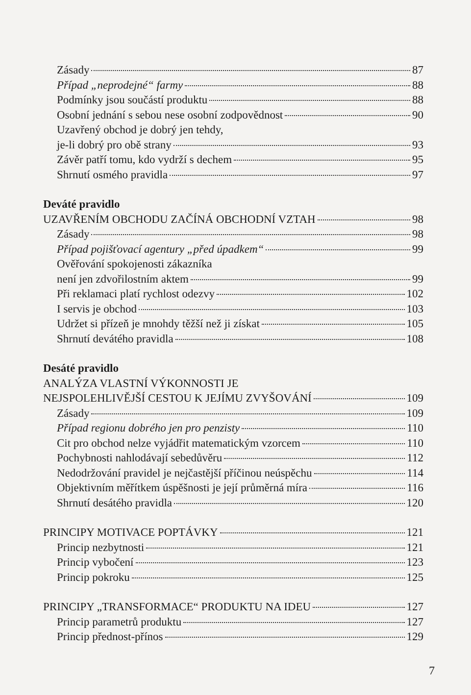Zásady 87
Případ „neprodejné“ farmy 88
Podmínky jsou součástí produktu 88
Osobní jednání s sebou nese osobní zodpovědnost 90
Uzavřený obchod je dobrý jen tehdy,
je-li dobrý pro obě strany 93
Závěr patří tomu, kdo vydrží s dechem 95
Shrnutí osmého pravidla 97
Deváté pravidlo
UZAVŘENÍM OBCHODU ZAČÍNÁ OBCHODNÍ VZTAH 98
Zásady 98
Případ pojišťovací agentury „před úpadkem“ 99
Ověřování spokojenosti zákazníka
není jen zdvořilostním aktem 99
Při reklamaci platí rychlost odezvy 102
I servis je obchod 103
Udržet si přízeň je mnohdy těžší než ji získat 105
Shrnutí devátého pravidla 108
Desáté pravidlo
ANALÝZA VLASTNÍ VÝKONNOSTI JE
NEJSPOLEHLIVĚJŠÍ CESTOU K JEJÍMU ZVYŠOVÁNÍ 109
Zásady 109
Případ regionu dobrého jen pro penzisty 110
Cit pro obchod nelze vyjádřit matematickým vzorcem 110
Pochybnosti nahlodávají sebedůvěru 112
Nedodržování pravidel je nejčastější příčinou neúspěchu 114
Objektivním měřítkem úspěšnosti je její průměrná míra 116
Shrnutí desátého pravidla 120
PRINCIPY MOTIVACE POPTÁVKY 121
Princip nezbytnosti 121
Princip vybočení 123
Princip pokroku 125
PRINCIPY „TRANSFORMACE“ PRODUKTU NA IDEU 127
Princip parametrů produktu 127
Princip přednost-přínos 129
7